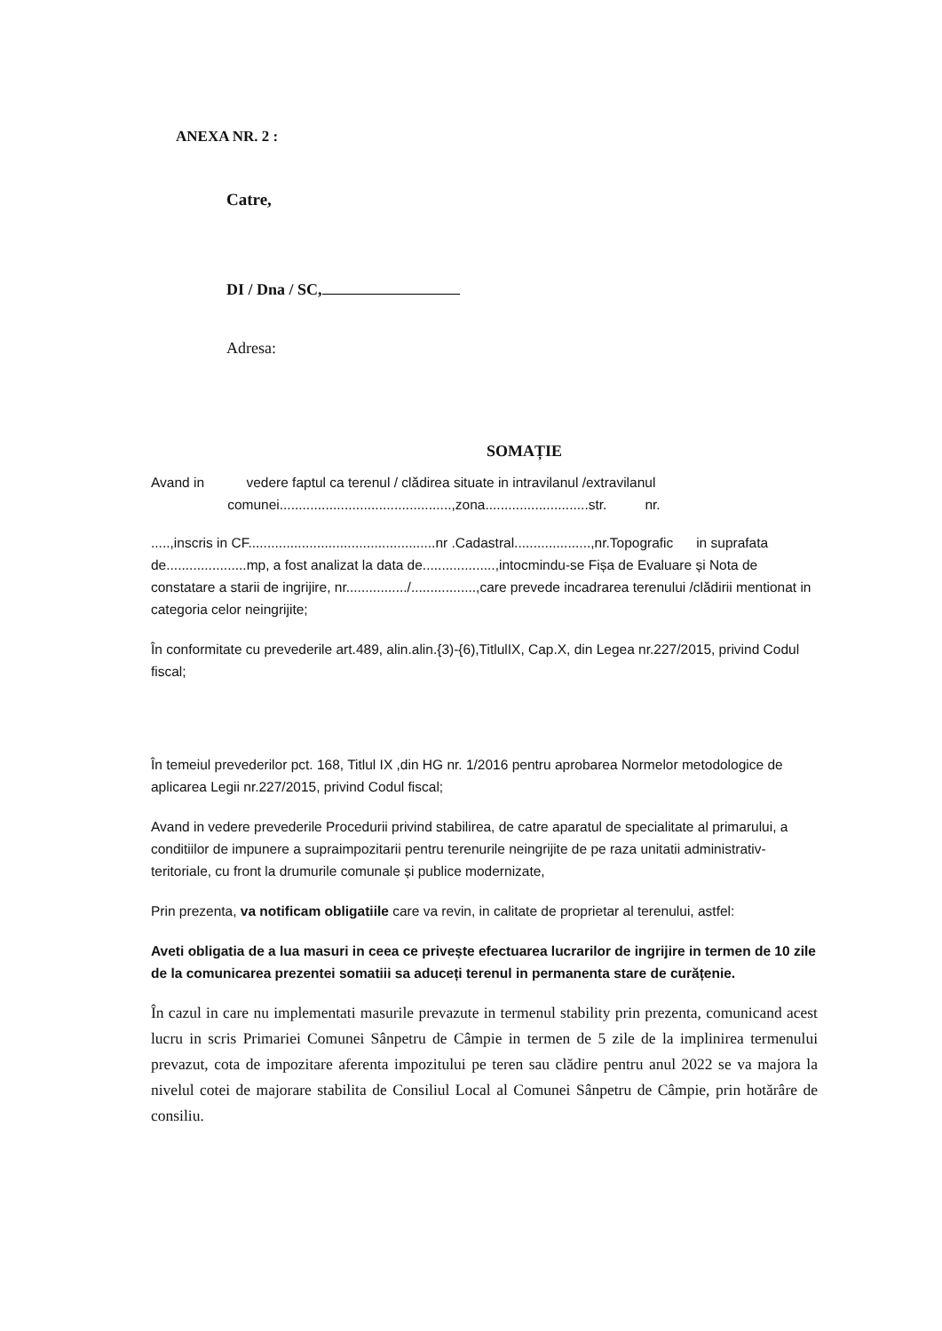ANEXA NR. 2 :
Catre,
DI / Dna / SC,
Adresa:
SOMAȚIE
Avand in vedere faptul ca terenul / clădirea situate in intravilanul /extravilanul
comunei.............................................,zona...........................str. nr.
.....,inscris in CF.................................................nr .Cadastral....................,nr.Topografic in suprafata de.....................mp, a fost analizat la data de...................,intocmindu-se Fișa de Evaluare și Nota de constatare a starii de ingrijire, nr................/.................,care prevede incadrarea terenului /clădirii mentionat in categoria celor neingrijite;
În conformitate cu prevederile art.489, alin.alin.{3)-{6),TitlulIX, Cap.X, din Legea nr.227/2015, privind Codul fiscal;
În temeiul prevederilor pct. 168, Titlul IX ,din HG nr. 1/2016 pentru aprobarea Normelor metodologice de aplicarea Legii nr.227/2015, privind Codul fiscal;
Avand in vedere prevederile Procedurii privind stabilirea, de catre aparatul de specialitate al primarului, a conditiilor de impunere a supraimpozitarii pentru terenurile neingrijite de pe raza unitatii administrativ-teritoriale, cu front la drumurile comunale și publice modernizate,
Prin prezenta, va notificam obligatiile care va revin, in calitate de proprietar al terenului, astfel:
Aveti obligatia de a lua masuri in ceea ce privește efectuarea lucrarilor de ingrijire in termen de 10 zile de la comunicarea prezentei somatiii sa aduceți terenul in permanenta stare de curățenie.
În cazul in care nu implementati masurile prevazute in termenul stability prin prezenta, comunicand acest lucru in scris Primariei Comunei Sânpetru de Câmpie in termen de 5 zile de la implinirea termenului prevazut, cota de impozitare aferenta impozitului pe teren sau clădire pentru anul 2022 se va majora la nivelul cotei de majorare stabilita de Consiliul Local al Comunei Sânpetru de Câmpie, prin hotărâre de consiliu.